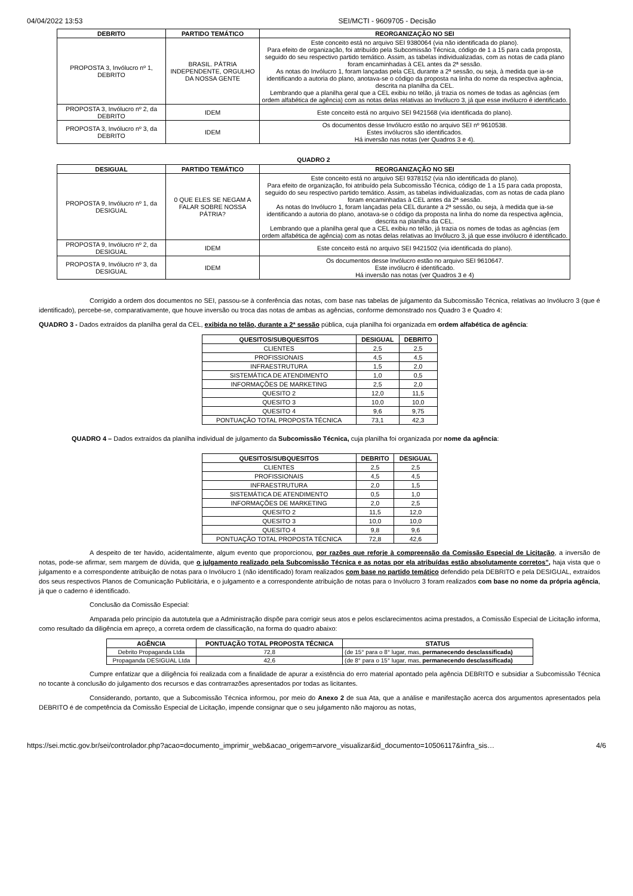04/04/2022 13:53 SEI/MCTI - 9609705 - Decisão
| DEBRITO | PARTIDO TEMÁTICO | REORGANIZAÇÃO NO SEI |
| --- | --- | --- |
| PROPOSTA 3, Invólucro nº 1, DEBRITO | BRASIL. PÁTRIA INDEPENDENTE, ORGULHO DA NOSSA GENTE | Este conceito está no arquivo SEI 9380064 (via não identificada do plano). Para efeito de organização, foi atribuído pela Subcomissão Técnica, código de 1 a 15 para cada proposta, seguido do seu respectivo partido temático. Assim, as tabelas individualizadas, com as notas de cada plano foram encaminhadas à CEL antes da 2ª sessão. As notas do Invólucro 1, foram lançadas pela CEL durante a 2ª sessão, ou seja, à medida que ia-se identificando a autoria do plano, anotava-se o código da proposta na linha do nome da respectiva agência, descrita na planilha da CEL. Lembrando que a planilha geral que a CEL exibiu no telão, já trazia os nomes de todas as agências (em ordem alfabética de agência) com as notas delas relativas ao Invólucro 3, já que esse invólucro é identificado. |
| PROPOSTA 3, Invólucro nº 2, da DEBRITO | IDEM | Este conceito está no arquivo SEI 9421568 (via identificada do plano). |
| PROPOSTA 3, Invólucro nº 3, da DEBRITO | IDEM | Os documentos desse Invólucro estão no arquivo SEI nº 9610538. Estes invólucros são identificados. Há inversão nas notas (ver Quadros 3 e 4). |
QUADRO 2
| DESIGUAL | PARTIDO TEMÁTICO | REORGANIZAÇÃO NO SEI |
| --- | --- | --- |
| PROPOSTA 9, Invólucro nº 1, da DESIGUAL | 0 QUE ELES SE NEGAM A FALAR SOBRE NOSSA PÁTRIA? | Este conceito está no arquivo SEI 9378152 (via não identificada do plano). Para efeito de organização, foi atribuído pela Subcomissão Técnica, código de 1 a 15 para cada proposta, seguido do seu respectivo partido temático. Assim, as tabelas individualizadas, com as notas de cada plano foram encaminhadas à CEL antes da 2ª sessão. As notas do Invólucro 1, foram lançadas pela CEL durante a 2ª sessão, ou seja, à medida que ia-se identificando a autoria do plano, anotava-se o código da proposta na linha do nome da respectiva agência, descrita na planilha da CEL. Lembrando que a planilha geral que a CEL exibiu no telão, já trazia os nomes de todas as agências (em ordem alfabética de agência) com as notas delas relativas ao Invólucro 3, já que esse invólucro é identificado. |
| PROPOSTA 9, Invólucro nº 2, da DESIGUAL | IDEM | Este conceito está no arquivo SEI 9421502 (via identificada do plano). |
| PROPOSTA 9, Invólucro nº 3, da DESIGUAL | IDEM | Os documentos desse Invólucro estão no arquivo SEI 9610647. Este invólucro é identificado. Há inversão nas notas (ver Quadros 3 e 4) |
Corrigido a ordem dos documentos no SEI, passou-se à conferência das notas, com base nas tabelas de julgamento da Subcomissão Técnica, relativas ao Invólucro 3 (que é identificado), percebe-se, comparativamente, que houve inversão ou troca das notas de ambas as agências, conforme demonstrado nos Quadro 3 e Quadro 4:
QUADRO 3 - Dados extraídos da planilha geral da CEL, exibida no telão, durante a 2ª sessão pública, cuja planilha foi organizada em ordem alfabética de agência:
| QUESITOS/SUBQUESITOS | DESIGUAL | DEBRITO |
| --- | --- | --- |
| CLIENTES | 2,5 | 2,5 |
| PROFISSIONAIS | 4,5 | 4,5 |
| INFRAESTRUTURA | 1,5 | 2,0 |
| SISTEMÁTICA DE ATENDIMENTO | 1,0 | 0,5 |
| INFORMAÇÕES DE MARKETING | 2,5 | 2,0 |
| QUESITO 2 | 12,0 | 11,5 |
| QUESITO 3 | 10,0 | 10,0 |
| QUESITO 4 | 9,6 | 9,75 |
| PONTUAÇÃO TOTAL PROPOSTA TÉCNICA | 73,1 | 42,3 |
QUADRO 4 – Dados extraídos da planilha individual de julgamento da Subcomissão Técnica, cuja planilha foi organizada por nome da agência:
| QUESITOS/SUBQUESITOS | DEBRITO | DESIGUAL |
| --- | --- | --- |
| CLIENTES | 2,5 | 2,5 |
| PROFISSIONAIS | 4,5 | 4,5 |
| INFRAESTRUTURA | 2,0 | 1,5 |
| SISTEMÁTICA DE ATENDIMENTO | 0,5 | 1,0 |
| INFORMAÇÕES DE MARKETING | 2,0 | 2,5 |
| QUESITO 2 | 11,5 | 12,0 |
| QUESITO 3 | 10,0 | 10,0 |
| QUESITO 4 | 9,8 | 9,6 |
| PONTUAÇÃO TOTAL PROPOSTA TÉCNICA | 72,8 | 42,6 |
A despeito de ter havido, acidentalmente, algum evento que proporcionou, por razões que reforje à compreensão da Comissão Especial de Licitação, a inversão de notas, pode-se afirmar, sem margem de dúvida, que o julgamento realizado pela Subcomissão Técnica e as notas por ela atribuídas estão absolutamente corretos”, haja vista que o julgamento e a correspondente atribuição de notas para o Invólucro 1 (não identificado) foram realizados com base no partido temático defendido pela DEBRITO e pela DESIGUAL, extraídos dos seus respectivos Planos de Comunicação Publicitária, e o julgamento e a correspondente atribuição de notas para o Invólucro 3 foram realizados com base no nome da própria agência, já que o caderno é identificado.
Conclusão da Comissão Especial:
Amparada pelo princípio da autotutela que a Administração dispõe para corrigir seus atos e pelos esclarecimentos acima prestados, a Comissão Especial de Licitação informa, como resultado da diligência em apreço, a correta ordem de classificação, na forma do quadro abaixo:
| AGÊNCIA | PONTUAÇÃO TOTAL PROPOSTA TÉCNICA | STATUS |
| --- | --- | --- |
| Debrito Propaganda Ltda | 72,8 | (de 15° para o 8° lugar, mas, permanecendo desclassificada) |
| Propaganda DESIGUAL Ltda | 42,6 | (de 8° para o 15° lugar, mas, permanecendo desclassificada) |
Cumpre enfatizar que a diligência foi realizada com a finalidade de apurar a existência do erro material apontado pela agência DEBRITO e subsidiar a Subcomissão Técnica no tocante à conclusão do julgamento dos recursos e das contrarrazões apresentados por todas as licitantes.
Considerando, portanto, que a Subcomissão Técnica informou, por meio do Anexo 2 de sua Ata, que a análise e manifestação acerca dos argumentos apresentados pela DEBRITO é de competência da Comissão Especial de Licitação, impende consignar que o seu julgamento não majorou as notas,
https://sei.mctic.gov.br/sei/controlador.php?acao=documento_imprimir_web&acao_origem=arvore_visualizar&id_documento=10506117&infra_sis… 4/6